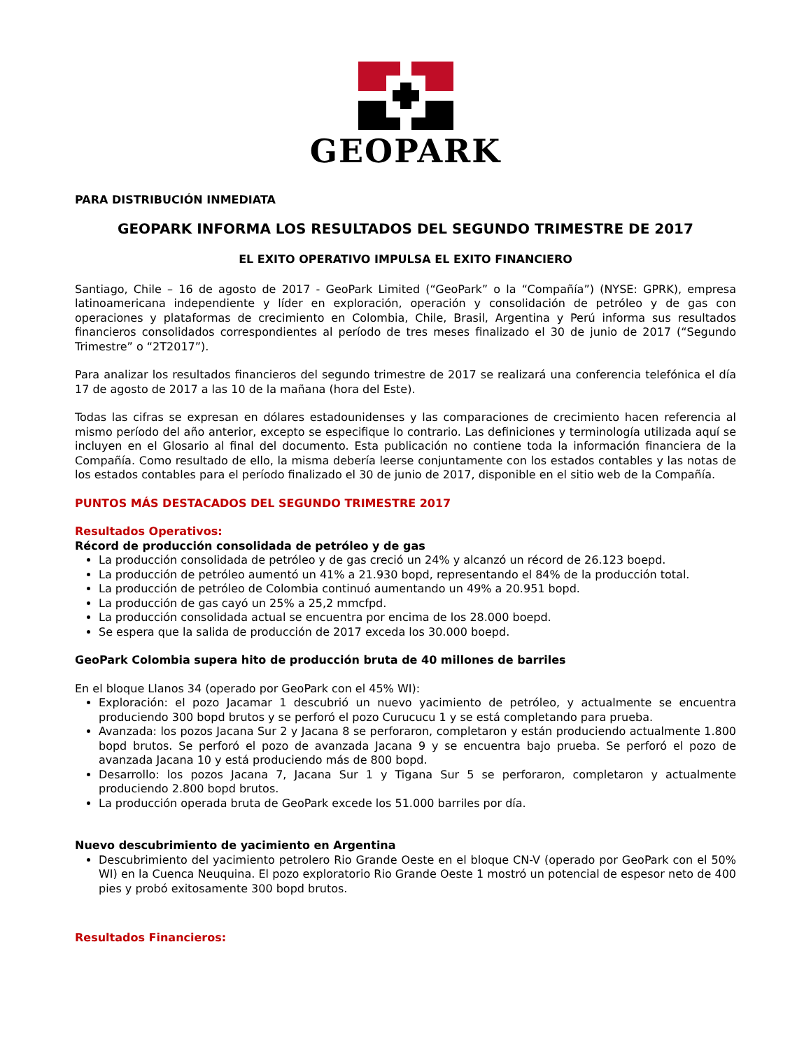GEOPARK
PARA DISTRIBUCIÓN INMEDIATA
GEOPARK INFORMA LOS RESULTADOS DEL SEGUNDO TRIMESTRE DE 2017
EL EXITO OPERATIVO IMPULSA EL EXITO FINANCIERO
Santiago, Chile – 16 de agosto de 2017 - GeoPark Limited (“GeoPark” o la “Compañía”) (NYSE: GPRK), empresa latinoamericana independiente y líder en exploración, operación y consolidación de petróleo y de gas con operaciones y plataformas de crecimiento en Colombia, Chile, Brasil, Argentina y Perú informa sus resultados financieros consolidados correspondientes al período de tres meses finalizado el 30 de junio de 2017 (“Segundo Trimestre” o “2T2017”).
Para analizar los resultados financieros del segundo trimestre de 2017 se realizará una conferencia telefónica el día 17 de agosto de 2017 a las 10 de la mañana (hora del Este).
Todas las cifras se expresan en dólares estadounidenses y las comparaciones de crecimiento hacen referencia al mismo período del año anterior, excepto se especifique lo contrario. Las definiciones y terminología utilizada aquí se incluyen en el Glosario al final del documento. Esta publicación no contiene toda la información financiera de la Compañía. Como resultado de ello, la misma debería leerse conjuntamente con los estados contables y las notas de los estados contables para el período finalizado el 30 de junio de 2017, disponible en el sitio web de la Compañía.
PUNTOS MÁS DESTACADOS DEL SEGUNDO TRIMESTRE 2017
Resultados Operativos:
Récord de producción consolidada de petróleo y de gas
La producción consolidada de petróleo y de gas creció un 24% y alcanzó un récord de 26.123 boepd.
La producción de petróleo aumentó un 41% a 21.930 bopd, representando el 84% de la producción total.
La producción de petróleo de Colombia continuó aumentando un 49% a 20.951 bopd.
La producción de gas cayó un 25% a 25,2 mmcfpd.
La producción consolidada actual se encuentra por encima de los 28.000 boepd.
Se espera que la salida de producción de 2017 exceda los 30.000 boepd.
GeoPark Colombia supera hito de producción bruta de 40 millones de barriles
En el bloque Llanos 34 (operado por GeoPark con el 45% WI):
Exploración: el pozo Jacamar 1 descubrió un nuevo yacimiento de petróleo, y actualmente se encuentra produciendo 300 bopd brutos y se perforó el pozo Curucucu 1 y se está completando para prueba.
Avanzada: los pozos Jacana Sur 2 y Jacana 8 se perforaron, completaron y están produciendo actualmente 1.800 bopd brutos. Se perforó el pozo de avanzada Jacana 9 y se encuentra bajo prueba. Se perforó el pozo de avanzada Jacana 10 y está produciendo más de 800 bopd.
Desarrollo: los pozos Jacana 7, Jacana Sur 1 y Tigana Sur 5 se perforaron, completaron y actualmente produciendo 2.800 bopd brutos.
La producción operada bruta de GeoPark excede los 51.000 barriles por día.
Nuevo descubrimiento de yacimiento en Argentina
Descubrimiento del yacimiento petrolero Rio Grande Oeste en el bloque CN-V (operado por GeoPark con el 50% WI) en la Cuenca Neuquina. El pozo exploratorio Rio Grande Oeste 1 mostró un potencial de espesor neto de 400 pies y probó exitosamente 300 bopd brutos.
Resultados Financieros: